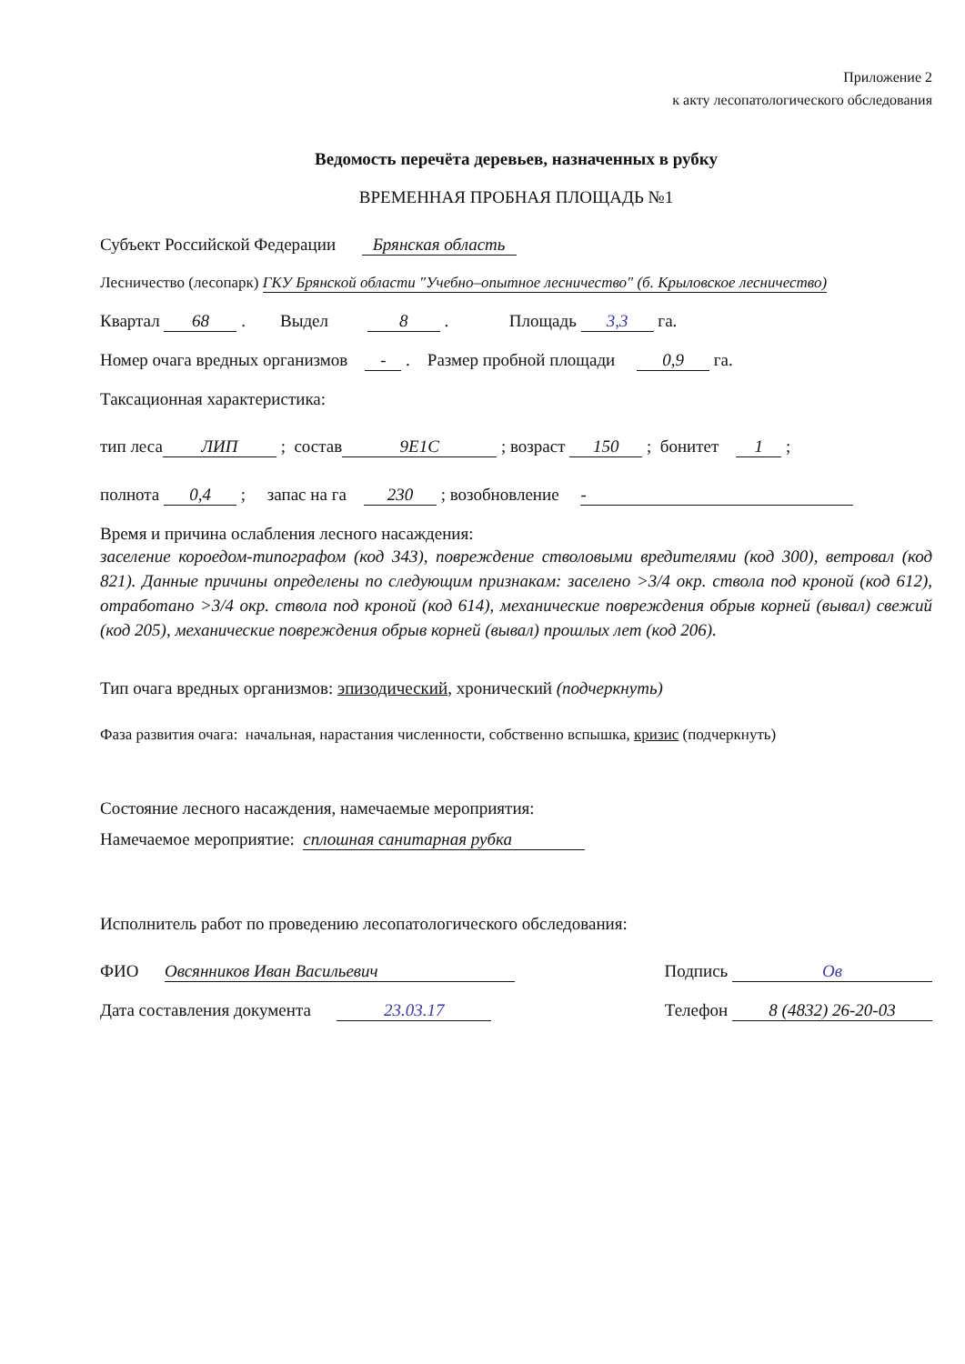Приложение 2
к акту лесопатологического обследования
Ведомость перечёта деревьев, назначенных в рубку
ВРЕМЕННАЯ ПРОБНАЯ ПЛОЩАДЬ №1
Субъект Российской Федерации Брянская область
Лесничество (лесопарк) ГКУ Брянской области "Учебно–опытное лесничество" (б. Крыловское лесничество)
Квартал 68 . Выдел 8 . Площадь 3,3 га.
Номер очага вредных организмов - . Размер пробной площади 0,9 га.
Таксационная характеристика:
тип леса ЛИП ; состав 9Е1С ; возраст 150 ; бонитет 1 ;
полнота 0,4 ; запас на га 230 ; возобновление -
Время и причина ослабления лесного насаждения:
заселение короедом-типографом (код 343), повреждение стволовыми вредителями (код 300), ветровал (код 821). Данные причины определены по следующим признакам: заселено >3/4 окр. ствола под кроной (код 612), отработано >3/4 окр. ствола под кроной (код 614), механические повреждения обрыв корней (вывал) свежий (код 205), механические повреждения обрыв корней (вывал) прошлых лет (код 206).
Тип очага вредных организмов: эпизодический, хронический (подчеркнуть)
Фаза развития очага: начальная, нарастания численности, собственно вспышка, кризис (подчеркнуть)
Состояние лесного насаждения, намечаемые мероприятия:
Намечаемое мероприятие: сплошная санитарная рубка
Исполнитель работ по проведению лесопатологического обследования:
ФИО Овсянников Иван Васильевич
Подпись Ов
Дата составления документа 23.03.17
Телефон 8 (4832) 26-20-03